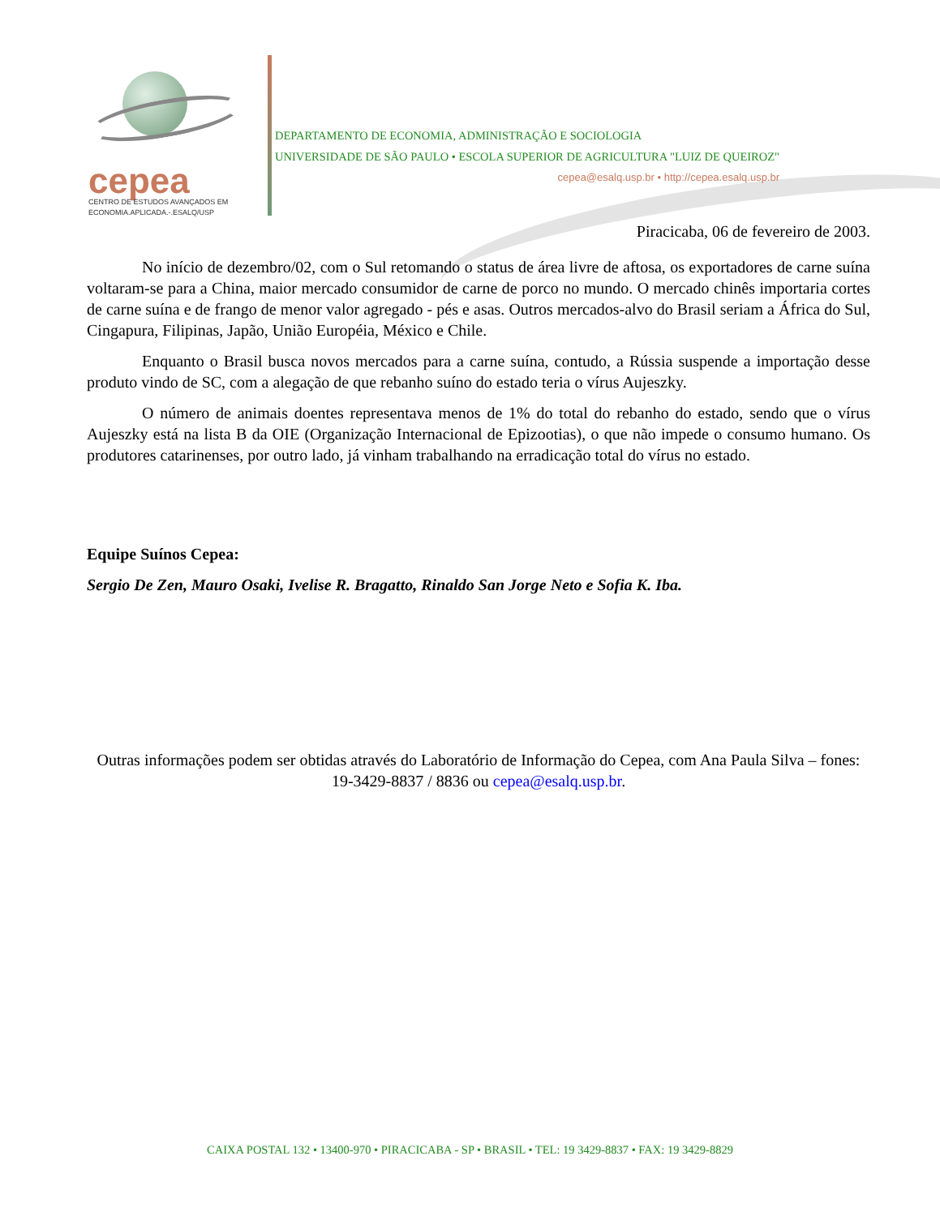cepea
CENTRO DE ESTUDOS AVANÇADOS EM
ECONOMIA.APLICADA.-.ESALQ/USP
DEPARTAMENTO DE ECONOMIA, ADMINISTRAÇÃO E SOCIOLOGIA
UNIVERSIDADE DE SÃO PAULO • ESCOLA SUPERIOR DE AGRICULTURA "LUIZ DE QUEIROZ"
cepea@esalq.usp.br • http://cepea.esalq.usp.br
Piracicaba, 06 de fevereiro de 2003.
No início de dezembro/02, com o Sul retomando o status de área livre de aftosa, os exportadores de carne suína voltaram-se para a China, maior mercado consumidor de carne de porco no mundo. O mercado chinês importaria cortes de carne suína e de frango de menor valor agregado - pés e asas. Outros mercados-alvo do Brasil seriam a África do Sul, Cingapura, Filipinas, Japão, União Européia, México e Chile.
Enquanto o Brasil busca novos mercados para a carne suína, contudo, a Rússia suspende a importação desse produto vindo de SC, com a alegação de que rebanho suíno do estado teria o vírus Aujeszky.
O número de animais doentes representava menos de 1% do total do rebanho do estado, sendo que o vírus Aujeszky está na lista B da OIE (Organização Internacional de Epizootias), o que não impede o consumo humano. Os produtores catarinenses, por outro lado, já vinham trabalhando na erradicação total do vírus no estado.
Equipe Suínos Cepea:
Sergio De Zen, Mauro Osaki, Ivelise R. Bragatto, Rinaldo San Jorge Neto e Sofia K. Iba.
Outras informações podem ser obtidas através do Laboratório de Informação do Cepea, com Ana Paula Silva – fones: 19-3429-8837 / 8836 ou cepea@esalq.usp.br.
CAIXA POSTAL 132 • 13400-970 • PIRACICABA - SP • BRASIL • TEL: 19 3429-8837 • FAX: 19 3429-8829